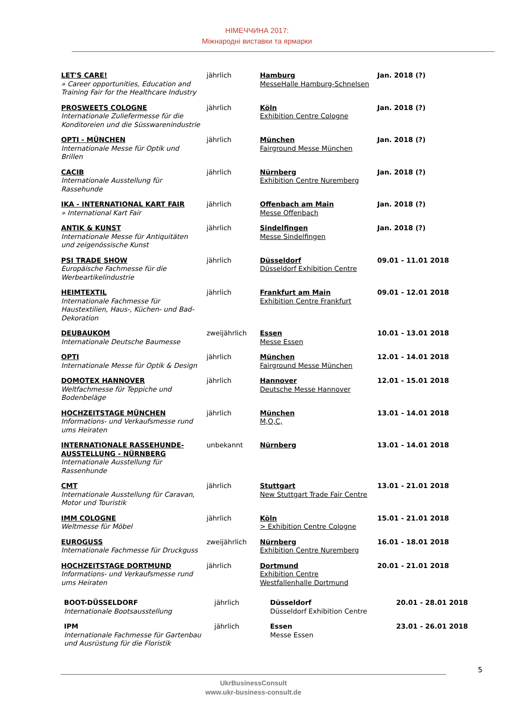НІМЕЧЧИНА 2017:
Міжнародні виставки та ярмарки
| LET'S CARE! » Career opportunities, Education and Training Fair for the Healthcare Industry | jährlich | Hamburg MesseHalle Hamburg-Schnelsen | Jan. 2018 (?) |
| PROSWEETS COLOGNE Internationale Zuliefermesse für die Konditoreien und die Süsswarenindustrie | jährlich | Köln Exhibition Centre Cologne | Jan. 2018 (?) |
| OPTI - MÜNCHEN Internationale Messe für Optik und Brillen | jährlich | München Fairground Messe München | Jan. 2018 (?) |
| CACIB Internationale Ausstellung für Rassehunde | jährlich | Nürnberg Exhibition Centre Nuremberg | Jan. 2018 (?) |
| IKA - INTERNATIONAL KART FAIR » International Kart Fair | jährlich | Offenbach am Main Messe Offenbach | Jan. 2018 (?) |
| ANTIK & KUNST Internationale Messe für Antiquitäten und zeigenössische Kunst | jährlich | Sindelfingen Messe Sindelfingen | Jan. 2018 (?) |
| PSI TRADE SHOW Europäische Fachmesse für die Werbeartikelindustrie | jährlich | Düsseldorf Düsseldorf Exhibition Centre | 09.01 - 11.01 2018 |
| HEIMTEXTIL Internationale Fachmesse für Haustextilien, Haus-, Küchen- und Bad-Dekoration | jährlich | Frankfurt am Main Exhibition Centre Frankfurt | 09.01 - 12.01 2018 |
| DEUBAUKOM Internationale Deutsche Baumesse | zweijährlich | Essen Messe Essen | 10.01 - 13.01 2018 |
| OPTI Internationale Messe für Optik & Design | jährlich | München Fairground Messe München | 12.01 - 14.01 2018 |
| DOMOTEX HANNOVER Weltfachmesse für Teppiche und Bodenbeläge | jährlich | Hannover Deutsche Messe Hannover | 12.01 - 15.01 2018 |
| HOCHZEITSTAGE MÜNCHEN Informations- und Verkaufsmesse rund ums Heiraten | jährlich | München M,O,C, | 13.01 - 14.01 2018 |
| INTERNATIONALE RASSEHUNDE-AUSSTELLUNG - NÜRNBERG Internationale Ausstellung für Rassenhunde | unbekannt | Nürnberg | 13.01 - 14.01 2018 |
| CMT Internationale Ausstellung für Caravan, Motor und Touristik | jährlich | Stuttgart New Stuttgart Trade Fair Centre | 13.01 - 21.01 2018 |
| IMM COLOGNE Weltmesse für Möbel | jährlich | Köln > Exhibition Centre Cologne | 15.01 - 21.01 2018 |
| EUROGUSS Internationale Fachmesse für Druckguss | zweijährlich | Nürnberg Exhibition Centre Nuremberg | 16.01 - 18.01 2018 |
| HOCHZEITSTAGE DORTMUND Informations- und Verkaufsmesse rund ums Heiraten | jährlich | Dortmund Exhibition Centre Westfallenhalle Dortmund | 20.01 - 21.01 2018 |
| BOOT-DÜSSELDORF Internationale Bootsausstellung | jährlich | Düsseldorf Düsseldorf Exhibition Centre | 20.01 - 28.01 2018 |
| IPM Internationale Fachmesse für Gartenbau und Ausrüstung für die Floristik | jährlich | Essen Messe Essen | 23.01 - 26.01 2018 |
5
UkrBusinessConsult
www.ukr-business-consult.de